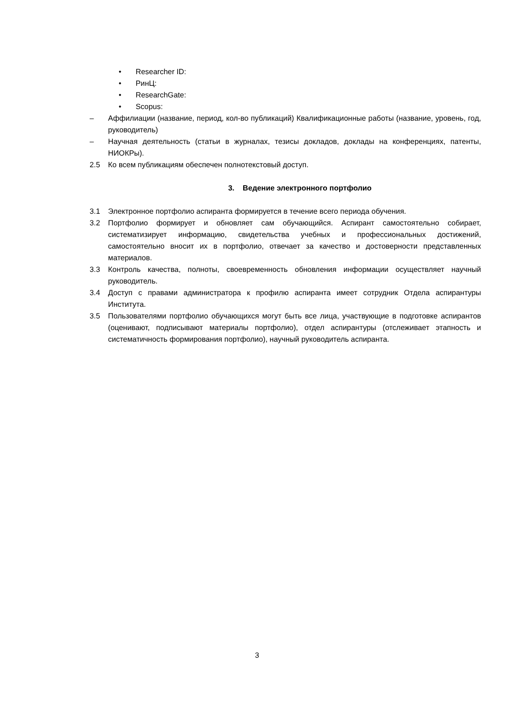• Researcher ID:
• РинЦ:
• ResearchGate:
• Scopus:
– Аффилиации (название, период, кол-во публикаций) Квалификационные работы (название, уровень, год, руководитель)
– Научная деятельность (статьи в журналах, тезисы докладов, доклады на конференциях, патенты, НИОКРы).
2.5 Ко всем публикациям обеспечен полнотекстовый доступ.
3. Ведение электронного портфолио
3.1 Электронное портфолио аспиранта формируется в течение всего периода обучения.
3.2 Портфолио формирует и обновляет сам обучающийся. Аспирант самостоятельно собирает, систематизирует информацию, свидетельства учебных и профессиональных достижений, самостоятельно вносит их в портфолио, отвечает за качество и достоверности представленных материалов.
3.3 Контроль качества, полноты, своевременность обновления информации осуществляет научный руководитель.
3.4 Доступ с правами администратора к профилю аспиранта имеет сотрудник Отдела аспирантуры Института.
3.5 Пользователями портфолио обучающихся могут быть все лица, участвующие в подготовке аспирантов (оценивают, подписывают материалы портфолио), отдел аспирантуры (отслеживает этапность и систематичность формирования портфолио), научный руководитель аспиранта.
3